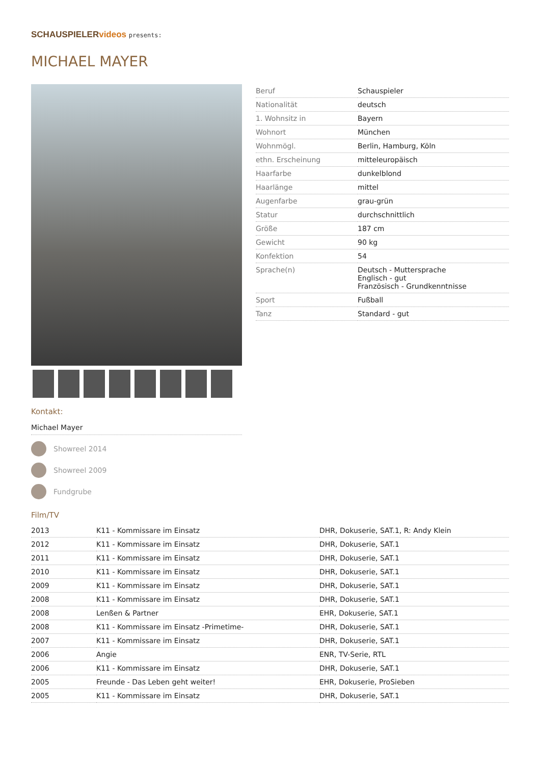SCHAUSPIELERvideos presents:
MICHAEL MAYER
Kontakt:
Michael Mayer
Showreel 2014
Showreel 2009
Fundgrube
| Beruf | Schauspieler |
| Nationalität | deutsch |
| 1. Wohnsitz in | Bayern |
| Wohnort | München |
| Wohnmögl. | Berlin, Hamburg, Köln |
| ethn. Erscheinung | mitteleuropäisch |
| Haarfarbe | dunkelblond |
| Haarlänge | mittel |
| Augenfarbe | grau-grün |
| Statur | durchschnittlich |
| Größe | 187 cm |
| Gewicht | 90 kg |
| Konfektion | 54 |
| Sprache(n) | Deutsch - Muttersprache Englisch - gut Französisch - Grundkenntnisse |
| Sport | Fußball |
| Tanz | Standard - gut |
Film/TV
| 2013 | K11 - Kommissare im Einsatz | DHR, Dokuserie, SAT.1, R: Andy Klein |
| 2012 | K11 - Kommissare im Einsatz | DHR, Dokuserie, SAT.1 |
| 2011 | K11 - Kommissare im Einsatz | DHR, Dokuserie, SAT.1 |
| 2010 | K11 - Kommissare im Einsatz | DHR, Dokuserie, SAT.1 |
| 2009 | K11 - Kommissare im Einsatz | DHR, Dokuserie, SAT.1 |
| 2008 | K11 - Kommissare im Einsatz | DHR, Dokuserie, SAT.1 |
| 2008 | Lenßen & Partner | EHR, Dokuserie, SAT.1 |
| 2008 | K11 - Kommissare im Einsatz -Primetime- | DHR, Dokuserie, SAT.1 |
| 2007 | K11 - Kommissare im Einsatz | DHR, Dokuserie, SAT.1 |
| 2006 | Angie | ENR, TV-Serie, RTL |
| 2006 | K11 - Kommissare im Einsatz | DHR, Dokuserie, SAT.1 |
| 2005 | Freunde - Das Leben geht weiter! | EHR, Dokuserie, ProSieben |
| 2005 | K11 - Kommissare im Einsatz | DHR, Dokuserie, SAT.1 |